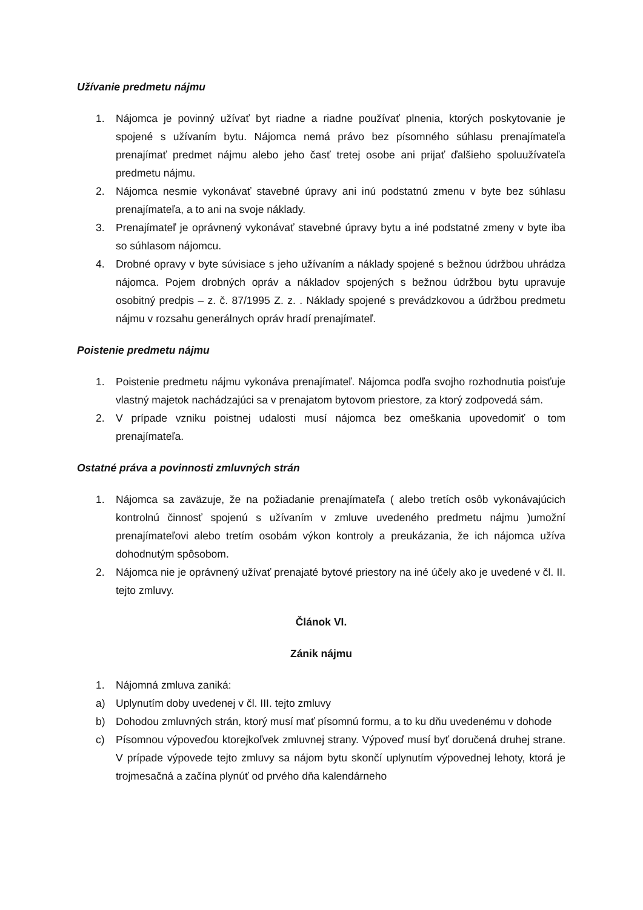Užívanie predmetu nájmu
1. Nájomca je povinný užívať byt riadne a riadne používať plnenia, ktorých poskytovanie je spojené s užívaním bytu. Nájomca nemá právo bez písomného súhlasu prenajímateľa prenajímať predmet nájmu alebo jeho časť tretej osobe ani prijať ďalšieho spoluužívateľa predmetu nájmu.
2. Nájomca nesmie vykonávať stavebné úpravy ani inú podstatnú zmenu v byte bez súhlasu prenajímateľa, a to ani na svoje náklady.
3. Prenajímateľ je oprávnený vykonávať stavebné úpravy bytu a iné podstatné zmeny v byte iba so súhlasom nájomcu.
4. Drobné opravy v byte súvisiace s jeho užívaním a náklady spojené s bežnou údržbou uhrádza nájomca. Pojem drobných opráv a nákladov spojených s bežnou údržbou bytu upravuje osobitný predpis – z. č. 87/1995 Z. z. . Náklady spojené s prevádzkovou a údržbou predmetu nájmu v rozsahu generálnych opráv hradí prenajímateľ.
Poistenie predmetu nájmu
1. Poistenie predmetu nájmu vykonáva prenajímateľ. Nájomca podľa svojho rozhodnutia poisťuje vlastný majetok nachádzajúci sa v prenajatom bytovom priestore, za ktorý zodpovedá sám.
2. V prípade vzniku poistnej udalosti musí nájomca bez omeškania upovedomiť o tom prenajímateľa.
Ostatné práva a povinnosti zmluvných strán
1. Nájomca sa zaväzuje, že na požiadanie prenajímateľa ( alebo tretích osôb vykonávajúcich kontrolnú činnosť spojenú s užívaním v zmluve uvedeného predmetu nájmu )umožní prenajímateľovi alebo tretím osobám výkon kontroly a preukázania, že ich nájomca užíva dohodnutým spôsobom.
2. Nájomca nie je oprávnený užívať prenajaté bytové priestory na iné účely ako je uvedené v čl. II. tejto zmluvy.
Článok VI.
Zánik nájmu
1. Nájomná zmluva zaniká:
a) Uplynutím doby uvedenej v čl. III. tejto zmluvy
b) Dohodou zmluvných strán, ktorý musí mať písomnú formu, a to ku dňu uvedenému v dohode
c) Písomnou výpoveďou ktorejkoľvek zmluvnej strany. Výpoveď musí byť doručená druhej strane. V prípade výpovede tejto zmluvy sa nájom bytu skončí uplynutím výpovednej lehoty, ktorá je trojmesačná a začína plynúť od prvého dňa kalendárneho